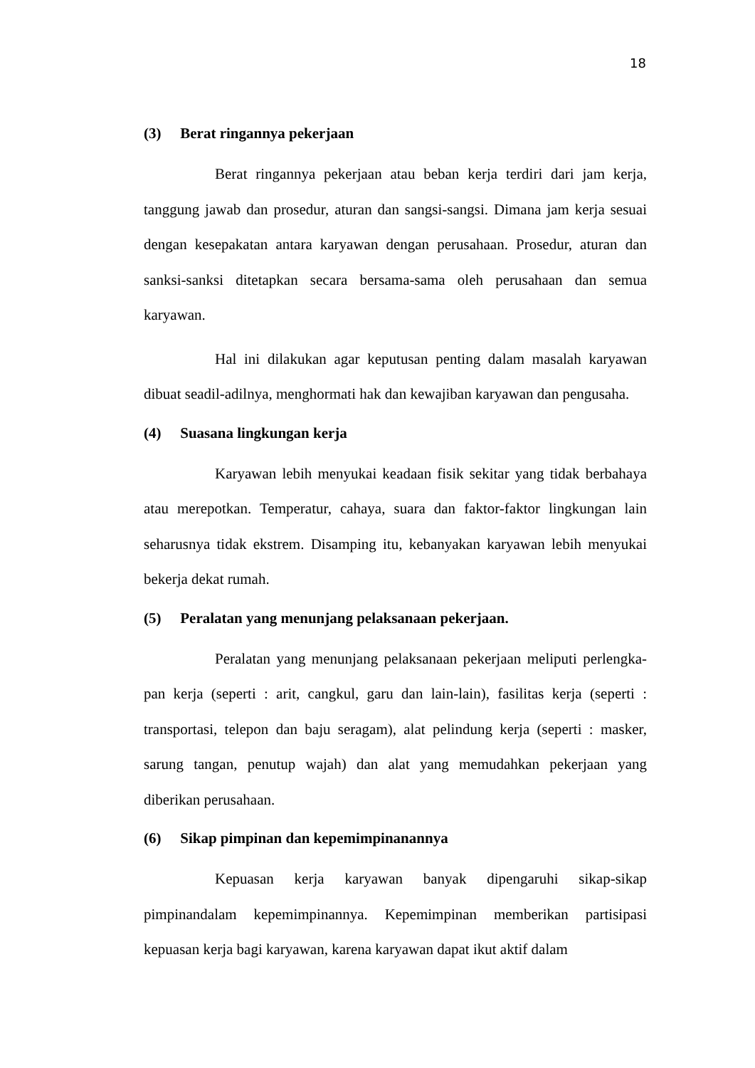18
(3) Berat ringannya pekerjaan
Berat ringannya pekerjaan atau beban kerja terdiri dari jam kerja, tanggung jawab dan prosedur, aturan dan sangsi-sangsi. Dimana jam kerja sesuai dengan kesepakatan antara karyawan dengan perusahaan. Prosedur, aturan dan sanksi-sanksi ditetapkan secara bersama-sama oleh perusahaan dan semua karyawan.
Hal ini dilakukan agar keputusan penting dalam masalah karyawan dibuat seadil-adilnya, menghormati hak dan kewajiban karyawan dan pengusaha.
(4) Suasana lingkungan kerja
Karyawan lebih menyukai keadaan fisik sekitar yang tidak berbahaya atau merepotkan. Temperatur, cahaya, suara dan faktor-faktor lingkungan lain seharusnya tidak ekstrem. Disamping itu, kebanyakan karyawan lebih menyukai bekerja dekat rumah.
(5) Peralatan yang menunjang pelaksanaan pekerjaan.
Peralatan yang menunjang pelaksanaan pekerjaan meliputi perlengka-pan kerja (seperti : arit, cangkul, garu dan lain-lain), fasilitas kerja (seperti : transportasi, telepon dan baju seragam), alat pelindung kerja (seperti : masker, sarung tangan, penutup wajah) dan alat yang memudahkan pekerjaan yang diberikan perusahaan.
(6) Sikap pimpinan dan kepemimpinanannya
Kepuasan kerja karyawan banyak dipengaruhi sikap-sikap pimpinandalam kepemimpinannya. Kepemimpinan memberikan partisipasi kepuasan kerja bagi karyawan, karena karyawan dapat ikut aktif dalam